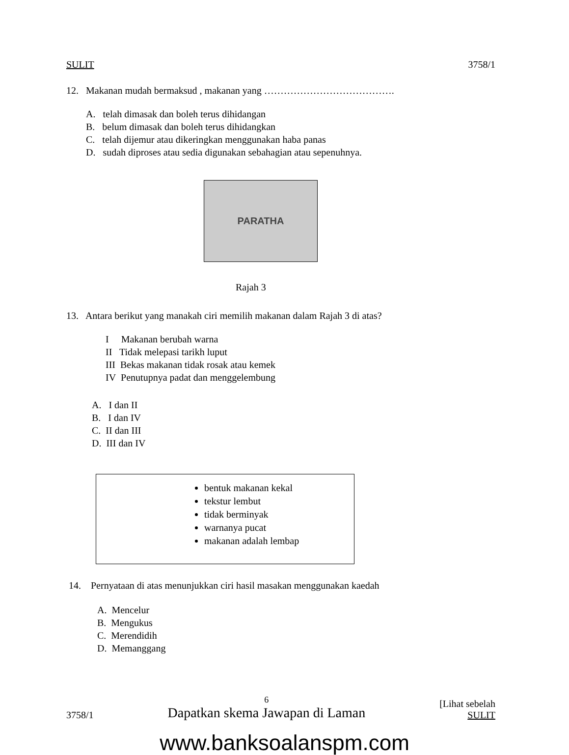SULIT 3758/1
12. Makanan mudah bermaksud , makanan yang ………………………………….
A. telah dimasak dan boleh terus dihidangan
B. belum dimasak dan boleh terus dihidangkan
C. telah dijemur atau dikeringkan menggunakan haba panas
D. sudah diproses atau sedia digunakan sebahagian atau sepenuhnya.
PARATHA
Rajah 3
13. Antara berikut yang manakah ciri memilih makanan dalam Rajah 3 di atas?
I Makanan berubah warna
II Tidak melepasi tarikh luput
III Bekas makanan tidak rosak atau kemek
IV Penutupnya padat dan menggelembung
A. I dan II
B. I dan IV
C. II dan III
D. III dan IV
bentuk makanan kekal
tekstur lembut
tidak berminyak
warnanya pucat
makanan adalah lembap
14. Pernyataan di atas menunjukkan ciri hasil masakan menggunakan kaedah
A. Mencelur
B. Mengukus
C. Merendidih
D. Memanggang
3758/1 6
Dapatkan skema Jawapan di Laman [Lihat sebelah
SULIT
www.banksoalanspm.com